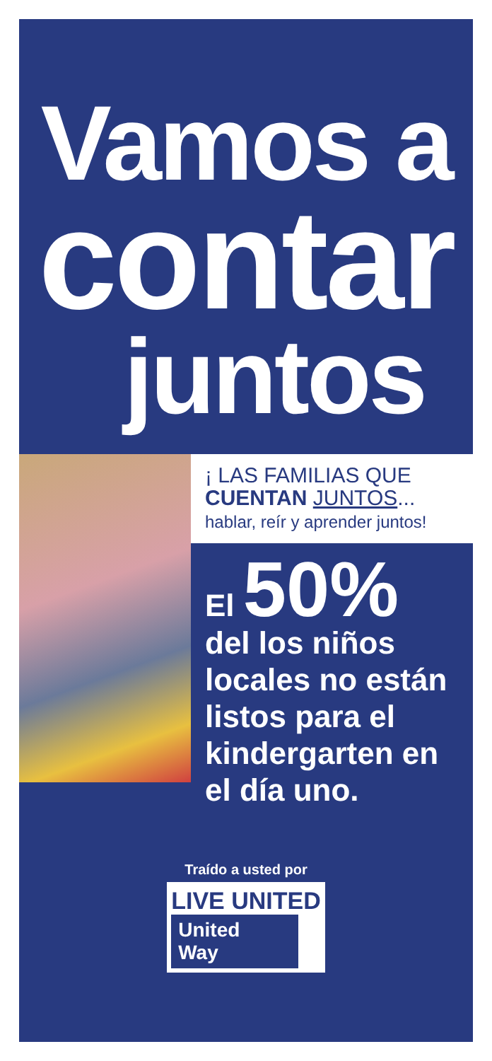Vamos a
contar
juntos
¡ LAS FAMILIAS QUE
CUENTAN JUNTOS...
hablar, reír y aprender juntos!
El 50%
del los niños locales no están listos para el kindergarten en el día uno.
Traído a usted por
LIVE UNITED
United
Way